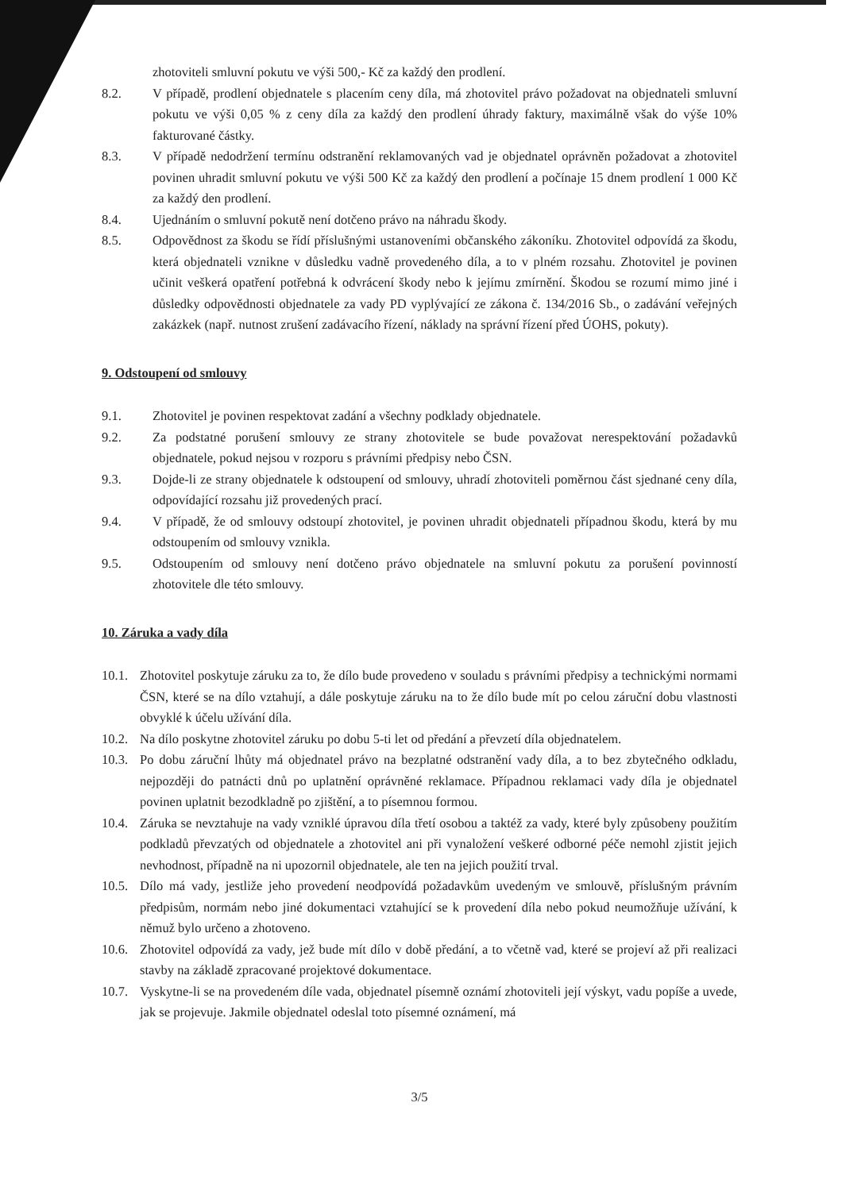zhotoviteli smluvní pokutu ve výši 500,- Kč za každý den prodlení.
8.2. V případě, prodlení objednatele s placením ceny díla, má zhotovitel právo požadovat na objednateli smluvní pokutu ve výši 0,05 % z ceny díla za každý den prodlení úhrady faktury, maximálně však do výše 10% fakturované částky.
8.3. V případě nedodržení termínu odstranění reklamovaných vad je objednatel oprávněn požadovat a zhotovitel povinen uhradit smluvní pokutu ve výši 500 Kč za každý den prodlení a počínaje 15 dnem prodlení 1 000 Kč za každý den prodlení.
8.4. Ujednáním o smluvní pokutě není dotčeno právo na náhradu škody.
8.5. Odpovědnost za škodu se řídí příslušnými ustanoveními občanského zákoníku. Zhotovitel odpovídá za škodu, která objednateli vznikne v důsledku vadně provedeného díla, a to v plném rozsahu. Zhotovitel je povinen učinit veškerá opatření potřebná k odvrácení škody nebo k jejímu zmírnění. Škodou se rozumí mimo jiné i důsledky odpovědnosti objednatele za vady PD vyplývající ze zákona č. 134/2016 Sb., o zadávání veřejných zakázkek (např. nutnost zrušení zadávacího řízení, náklady na správní řízení před ÚOHS, pokuty).
9. Odstoupení od smlouvy
9.1. Zhotovitel je povinen respektovat zadání a všechny podklady objednatele.
9.2. Za podstatné porušení smlouvy ze strany zhotovitele se bude považovat nerespektování požadavků objednatele, pokud nejsou v rozporu s právními předpisy nebo ČSN.
9.3. Dojde-li ze strany objednatele k odstoupení od smlouvy, uhradí zhotoviteli poměrnou část sjednané ceny díla, odpovídající rozsahu již provedených prací.
9.4. V případě, že od smlouvy odstoupí zhotovitel, je povinen uhradit objednateli případnou škodu, která by mu odstoupením od smlouvy vznikla.
9.5. Odstoupením od smlouvy není dotčeno právo objednatele na smluvní pokutu za porušení povinností zhotovitele dle této smlouvy.
10. Záruka a vady díla
10.1. Zhotovitel poskytuje záruku za to, že dílo bude provedeno v souladu s právními předpisy a technickými normami ČSN, které se na dílo vztahují, a dále poskytuje záruku na to že dílo bude mít po celou záruční dobu vlastnosti obvyklé k účelu užívání díla.
10.2. Na dílo poskytne zhotovitel záruku po dobu 5-ti let od předání a převzetí díla objednatelem.
10.3. Po dobu záruční lhůty má objednatel právo na bezplatné odstranění vady díla, a to bez zbytečného odkladu, nejpozději do patnácti dnů po uplatnění oprávněné reklamace. Případnou reklamaci vady díla je objednatel povinen uplatnit bezodkladně po zjištění, a to písemnou formou.
10.4. Záruka se nevztahuje na vady vzniklé úpravou díla třetí osobou a taktéž za vady, které byly způsobeny použitím podkladů převzatých od objednatele a zhotovitel ani při vynaložení veškeré odborné péče nemohl zjistit jejich nevhodnost, případně na ni upozornil objednatele, ale ten na jejich použití trval.
10.5. Dílo má vady, jestliže jeho provedení neodpovídá požadavkům uvedeným ve smlouvě, příslušným právním předpisům, normám nebo jiné dokumentaci vztahující se k provedení díla nebo pokud neumožňuje užívání, k němuž bylo určeno a zhotoveno.
10.6. Zhotovitel odpovídá za vady, jež bude mít dílo v době předání, a to včetně vad, které se projeví až při realizaci stavby na základě zpracované projektové dokumentace.
10.7. Vyskytne-li se na provedeném díle vada, objednatel písemně oznámí zhotoviteli její výskyt, vadu popíše a uvede, jak se projevuje. Jakmile objednatel odeslal toto písemné oznámení, má
3/5